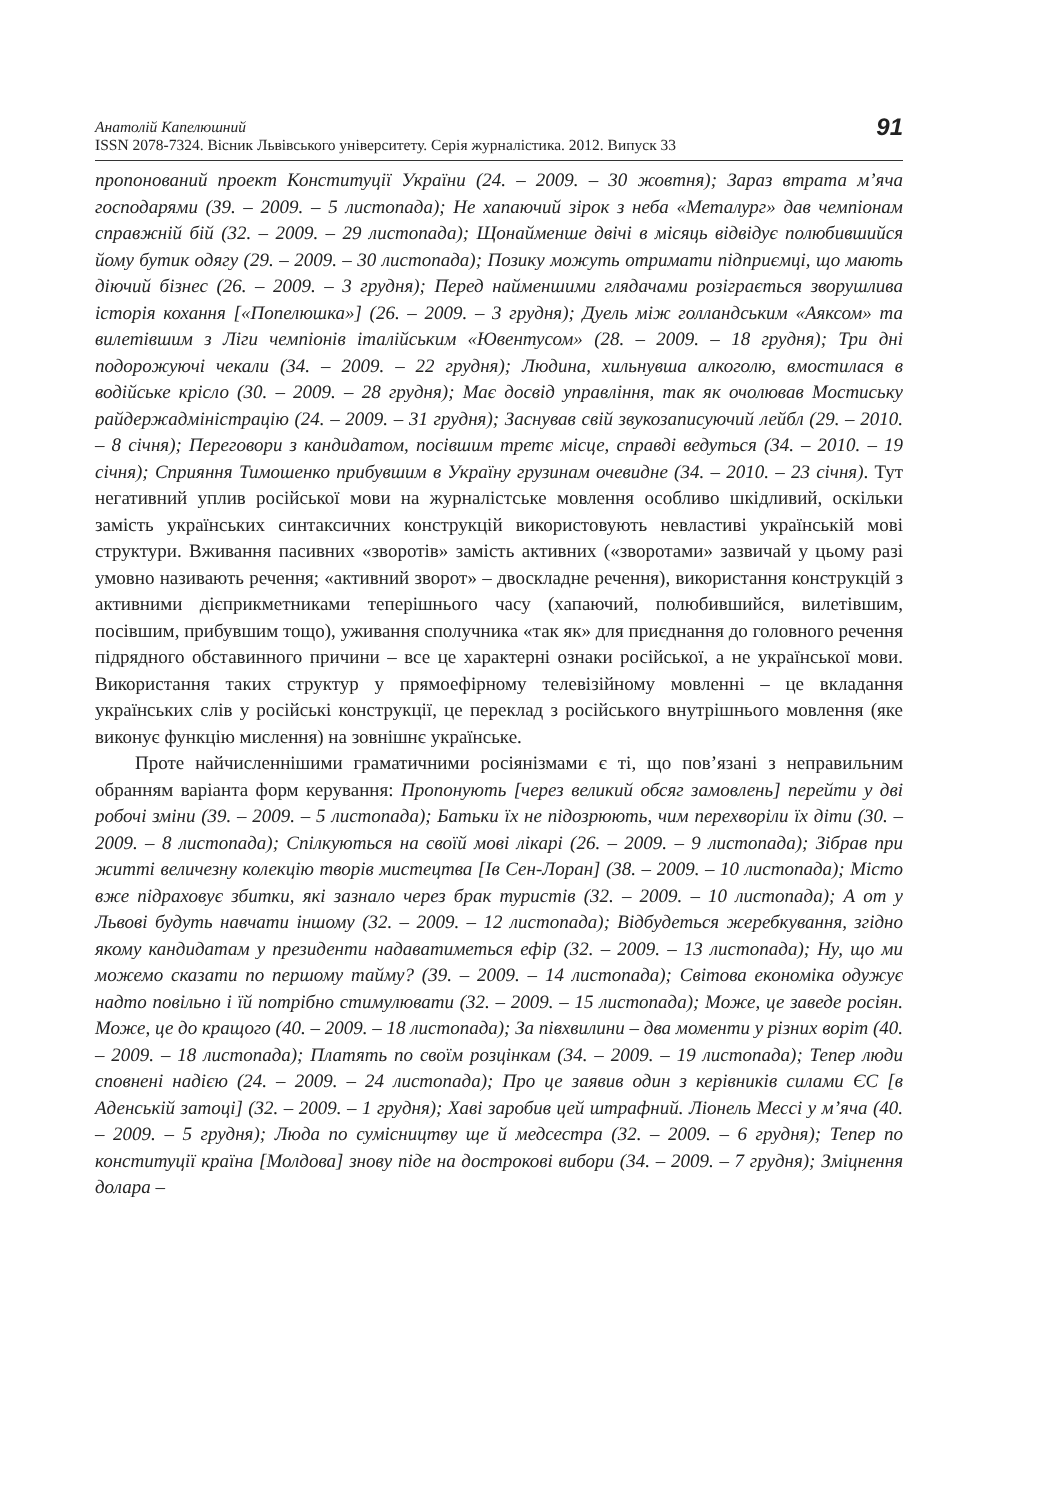Анатолій Капелюшний
ISSN 2078-7324. Вісник Львівського університету. Серія журналістика. 2012. Випуск 33
91
пропонований проект Конституції України (24. – 2009. – 30 жовтня); Зараз втрата м’яча господарями (39. – 2009. – 5 листопада); Не хапаючий зірок з неба «Металург» дав чемпіонам справжній бій (32. – 2009. – 29 листопада); Щонайменше двічі в місяць відвідує полюбившийся йому бутик одягу (29. – 2009. – 30 листопада); Позику можуть отримати підприємці, що мають діючий бізнес (26. – 2009. – 3 грудня); Перед найменшими глядачами розіграється зворушлива історія кохання [«Попелюшка»] (26. – 2009. – 3 грудня); Дуель між голландським «Аяксом» та вилетівшим з Ліги чемпіонів італійським «Ювентусом» (28. – 2009. – 18 грудня); Три дні подорожуючі чекали (34. – 2009. – 22 грудня); Людина, хильнувша алкоголю, вмостилася в водійське крісло (30. – 2009. – 28 грудня); Має досвід управління, так як очолював Мостиську райдержадміністрацію (24. – 2009. – 31 грудня); Заснував свій звукозаписуючий лейбл (29. – 2010. – 8 січня); Переговори з кандидатом, посівшим третє місце, справді ведуться (34. – 2010. – 19 січня); Сприяння Тимошенко прибувшим в Україну грузинам очевидне (34. – 2010. – 23 січня). Тут негативний уплив російської мови на журналістське мовлення особливо шкідливий, оскільки замість українських синтаксичних конструкцій використовують невластиві українській мові структури. Вживання пасивних «зворотів» замість активних («зворотами» зазвичай у цьому разі умовно називають речення; «активний зворот» – двоскладне речення), використання конструкцій з активними дієприкметниками теперішнього часу (хапаючий, полюбившийся, вилетівшим, посівшим, прибувшим тощо), уживання сполучника «так як» для приєднання до головного речення підрядного обставинного причини – все це характерні ознаки російської, а не української мови. Використання таких структур у прямоефірному телевізійному мовленні – це вкладання українських слів у російські конструкції, це переклад з російського внутрішнього мовлення (яке виконує функцію мислення) на зовнішнє українське.
Проте найчисленнішими граматичними росіянізмами є ті, що пов’язані з неправильним обранням варіанта форм керування: Пропонують [через великий обсяг замовлень] перейти у дві робочі зміни (39. – 2009. – 5 листопада); Батьки їх не підозрюють, чим перехворіли їх діти (30. – 2009. – 8 листопада); Спілкуються на своїй мові лікарі (26. – 2009. – 9 листопада); Зібрав при житті величезну колекцію творів мистецтва [Ів Сен-Лоран] (38. – 2009. – 10 листопада); Місто вже підраховує збитки, які зазнало через брак туристів (32. – 2009. – 10 листопада); А от у Львові будуть навчати іншому (32. – 2009. – 12 листопада); Відбудеться жеребкування, згідно якому кандидатам у президенти надаватиметься ефір (32. – 2009. – 13 листопада); Ну, що ми можемо сказати по першому тайму? (39. – 2009. – 14 листопада); Світова економіка одужує надто повільно і їй потрібно стимулювати (32. – 2009. – 15 листопада); Може, це заведе росіян. Може, це до кращого (40. – 2009. – 18 листопада); За півхвилини – два моменти у різних воріт (40. – 2009. – 18 листопада); Платять по своїм розцінкам (34. – 2009. – 19 листопада); Тепер люди сповнені надією (24. – 2009. – 24 листопада); Про це заявив один з керівників силами ЄС [в Аденській затоці] (32. – 2009. – 1 грудня); Хаві заробив цей штрафний. Ліонель Мессі у м’яча (40. – 2009. – 5 грудня); Люда по сумісництву ще й медсестра (32. – 2009. – 6 грудня); Тепер по конституції країна [Молдова] знову піде на дострокові вибори (34. – 2009. – 7 грудня); Зміцнення долара –